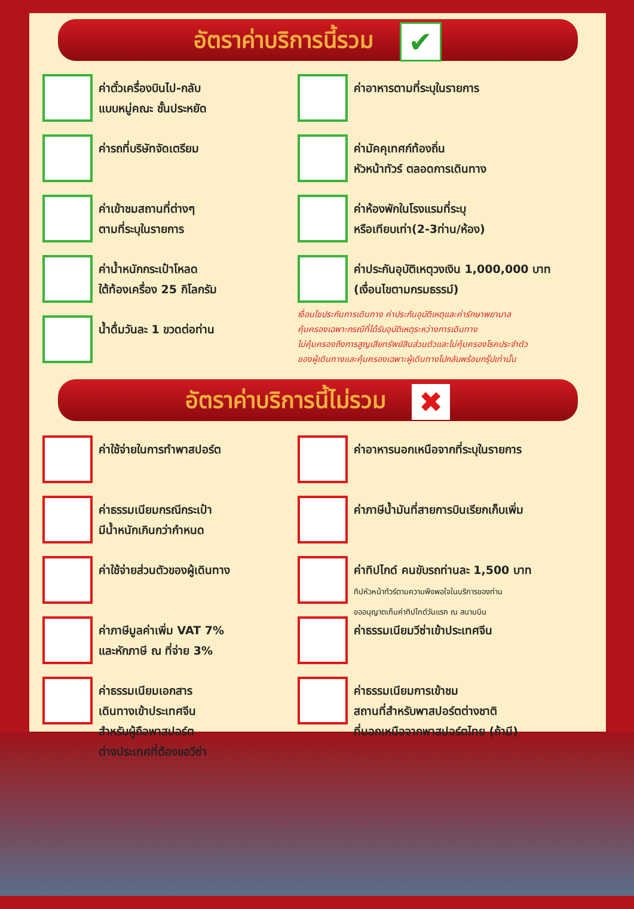อัตราค่าบริการนี้รวม ✔
ค่าตั๋วเครื่องบินไป-กลับ
แบบหมู่คณะ ชั้นประหยัด
ค่ารถที่บริษัทจัดเตรียม
ค่าเข้าชมสถานที่ต่างๆ
ตามที่ระบุในรายการ
ค่าน้ำหนักกระเป๋าโหลด
ใต้ท้องเครื่อง 25 กิโลกรัม
น้ำดื่มวันละ 1 ขวดต่อท่าน
ค่าอาหารตามที่ระบุในรายการ
ค่ามัคคุเทศก์ท้องถิ่น
หัวหน้าทัวร์ ตลอดการเดินทาง
ค่าห้องพักในโรงแรมที่ระบุ
หรือเทียบเท่า(2-3ท่าน/ห้อง)
ค่าประกันอุบัติเหตุวงเงิน 1,000,000 บาท
(เงื่อนไขตามกรมธรรม์)
เงื่อนไขประกันการเดินทาง ค่าประกันอุบัติเหตุและค่ารักษาพยาบาล
คุ้มครองเฉพาะกรณีที่ได้รับอุบัติเหตุระหว่างการเดินทาง
ไม่คุ้มครองถึงการสูญเสียทรัพย์สินส่วนตัวและไม่คุ้มครองโรคประจำตัว
ของผู้เดินทางและคุ้มครองเฉพาะผู้เดินทางไปกลับพร้อมกรุ๊ปเท่านั้น
อัตราค่าบริการนี้ไม่รวม ✖
ค่าใช้จ่ายในการทำพาสปอร์ต
ค่าธรรมเนียมกรณีกระเป๋า
มีน้ำหนักเกินกว่ากำหนด
ค่าใช้จ่ายส่วนตัวของผู้เดินทาง
ค่าภาษีมูลค่าเพิ่ม VAT 7%
และหักภาษี ณ ที่จ่าย 3%
ค่าธรรมเนียมเอกสาร
เดินทางเข้าประเทศจีน
สำหรับผู้ถือพาสปอร์ต
ต่างประเทศที่ต้องขอวีซ่า
ค่าอาหารนอกเหนือจากที่ระบุในรายการ
ค่าภาษีน้ำมันที่สายการบินเรียกเก็บเพิ่ม
ค่าทิปไกด์ คนขับรถท่านละ 1,500 บาท
ทิปหัวหน้าทัวร์ตามความพึงพอใจในบริการของท่าน
ขออนุญาตเก็บค่าทิปไกด์วันแรก ณ สนามบิน
ค่าธรรมเนียมวีซ่าเข้าประเทศจีน
ค่าธรรมเนียมการเข้าชม
สถานที่สำหรับพาสปอร์ตต่างชาติ
ที่นอกเหนือจากพาสปอร์ตไทย (ถ้ามี)